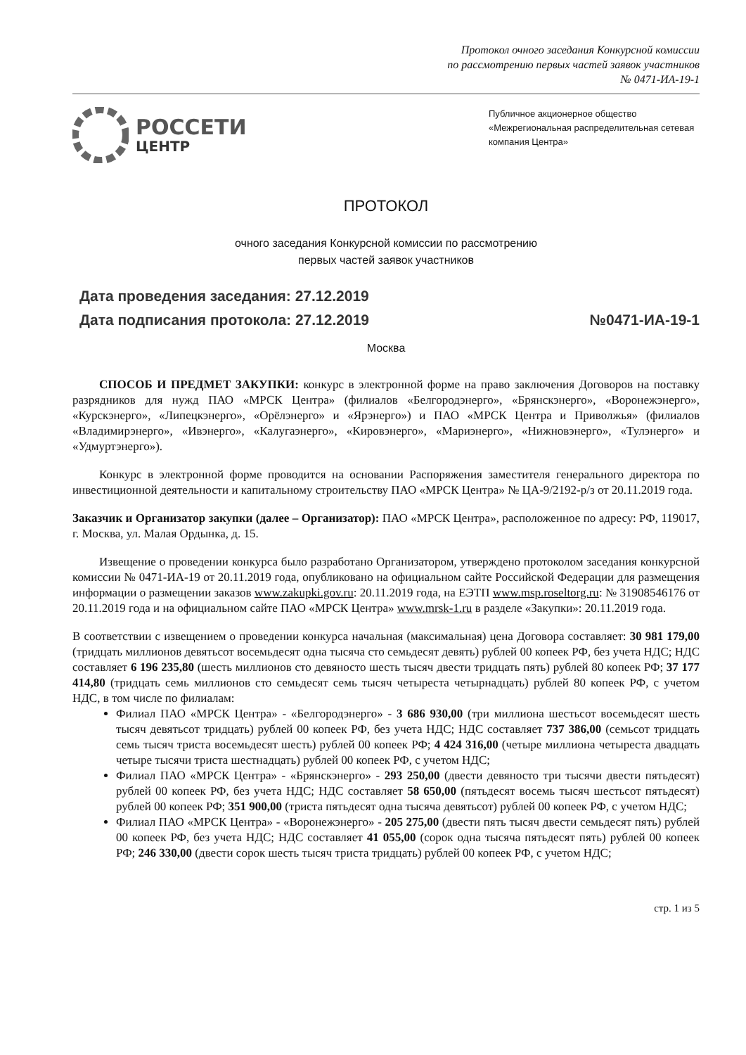Протокол очного заседания Конкурсной комиссии
по рассмотрению первых частей заявок участников
№ 0471-ИА-19-1
РОССЕТИ
ЦЕНТР
Публичное акционерное общество
«Межрегиональная распределительная сетевая компания Центра»
ПРОТОКОЛ
очного заседания Конкурсной комиссии по рассмотрению
первых частей заявок участников
Дата проведения заседания: 27.12.2019
Дата подписания протокола: 27.12.2019 №0471-ИА-19-1
Москва
СПОСОБ И ПРЕДМЕТ ЗАКУПКИ: конкурс в электронной форме на право заключения Договоров на поставку разрядников для нужд ПАО «МРСК Центра» (филиалов «Белгородэнерго», «Брянскэнерго», «Воронежэнерго», «Курскэнерго», «Липецкэнерго», «Орёлэнерго» и «Ярэнерго») и ПАО «МРСК Центра и Приволжья» (филиалов «Владимирэнерго», «Ивэнерго», «Калугаэнерго», «Кировэнерго», «Мариэнерго», «Нижновэнерго», «Тулэнерго» и «Удмуртэнерго»).
Конкурс в электронной форме проводится на основании Распоряжения заместителя генерального директора по инвестиционной деятельности и капитальному строительству ПАО «МРСК Центра» № ЦА-9/2192-р/з от 20.11.2019 года.
Заказчик и Организатор закупки (далее – Организатор): ПАО «МРСК Центра», расположенное по адресу: РФ, 119017, г. Москва, ул. Малая Ордынка, д. 15.
Извещение о проведении конкурса было разработано Организатором, утверждено протоколом заседания конкурсной комиссии № 0471-ИА-19 от 20.11.2019 года, опубликовано на официальном сайте Российской Федерации для размещения информации о размещении заказов www.zakupki.gov.ru: 20.11.2019 года, на ЕЭТП www.msp.roseltorg.ru: № 31908546176 от 20.11.2019 года и на официальном сайте ПАО «МРСК Центра» www.mrsk-1.ru в разделе «Закупки»: 20.11.2019 года.
В соответствии с извещением о проведении конкурса начальная (максимальная) цена Договора составляет: 30 981 179,00 (тридцать миллионов девятьсот восемьдесят одна тысяча сто семьдесят девять) рублей 00 копеек РФ, без учета НДС; НДС составляет 6 196 235,80 (шесть миллионов сто девяносто шесть тысяч двести тридцать пять) рублей 80 копеек РФ; 37 177 414,80 (тридцать семь миллионов сто семьдесят семь тысяч четыреста четырнадцать) рублей 80 копеек РФ, с учетом НДС, в том числе по филиалам:
Филиал ПАО «МРСК Центра» - «Белгородэнерго» - 3 686 930,00 (три миллиона шестьсот восемьдесят шесть тысяч девятьсот тридцать) рублей 00 копеек РФ, без учета НДС; НДС составляет 737 386,00 (семьсот тридцать семь тысяч триста восемьдесят шесть) рублей 00 копеек РФ; 4 424 316,00 (четыре миллиона четыреста двадцать четыре тысячи триста шестнадцать) рублей 00 копеек РФ, с учетом НДС;
Филиал ПАО «МРСК Центра» - «Брянскэнерго» - 293 250,00 (двести девяносто три тысячи двести пятьдесят) рублей 00 копеек РФ, без учета НДС; НДС составляет 58 650,00 (пятьдесят восемь тысяч шестьсот пятьдесят) рублей 00 копеек РФ; 351 900,00 (триста пятьдесят одна тысяча девятьсот) рублей 00 копеек РФ, с учетом НДС;
Филиал ПАО «МРСК Центра» - «Воронежэнерго» - 205 275,00 (двести пять тысяч двести семьдесят пять) рублей 00 копеек РФ, без учета НДС; НДС составляет 41 055,00 (сорок одна тысяча пятьдесят пять) рублей 00 копеек РФ; 246 330,00 (двести сорок шесть тысяч триста тридцать) рублей 00 копеек РФ, с учетом НДС;
стр. 1 из 5